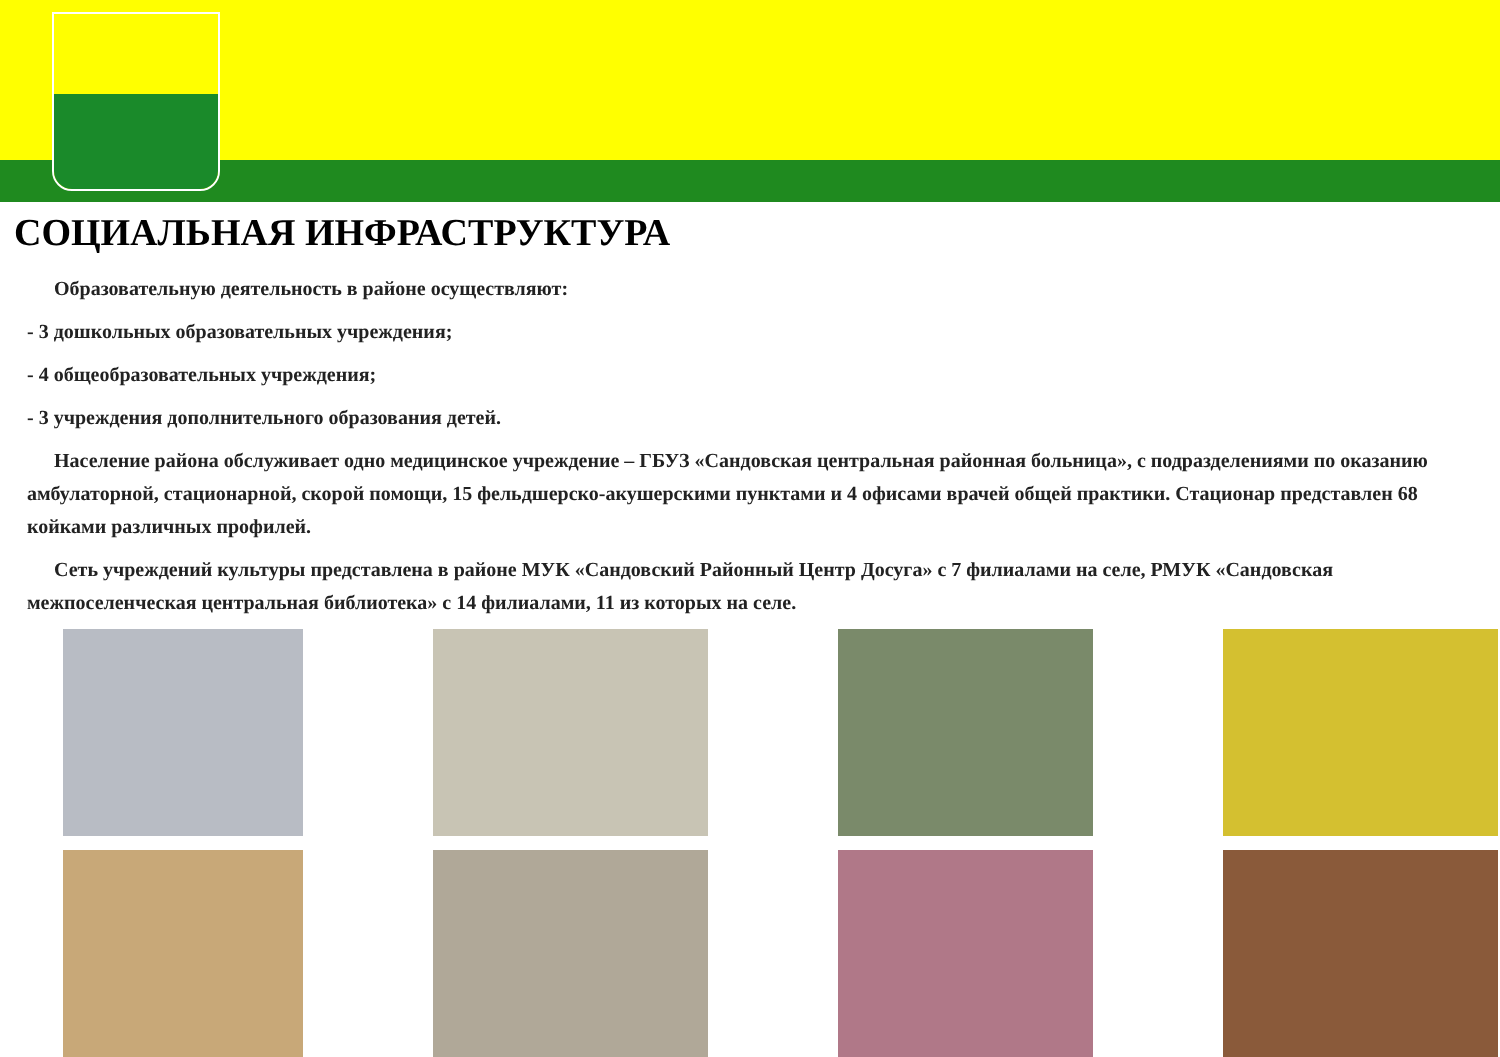СОЦИАЛЬНАЯ ИНФРАСТРУКТУРА
Образовательную деятельность в районе осуществляют:
- 3 дошкольных образовательных учреждения;
- 4 общеобразовательных учреждения;
- 3 учреждения дополнительного образования детей.
Население района обслуживает одно медицинское учреждение – ГБУЗ «Сандовская центральная районная больница», с подразделениями по оказанию амбулаторной, стационарной, скорой помощи, 15 фельдшерско-акушерскими пунктами и 4 офисами врачей общей практики. Стационар представлен 68 койками различных профилей.
Сеть учреждений культуры представлена в районе МУК «Сандовский Районный Центр Досуга» с 7 филиалами на селе, РМУК «Сандовская межпоселенческая центральная библиотека» с 14 филиалами, 11 из которых на селе.